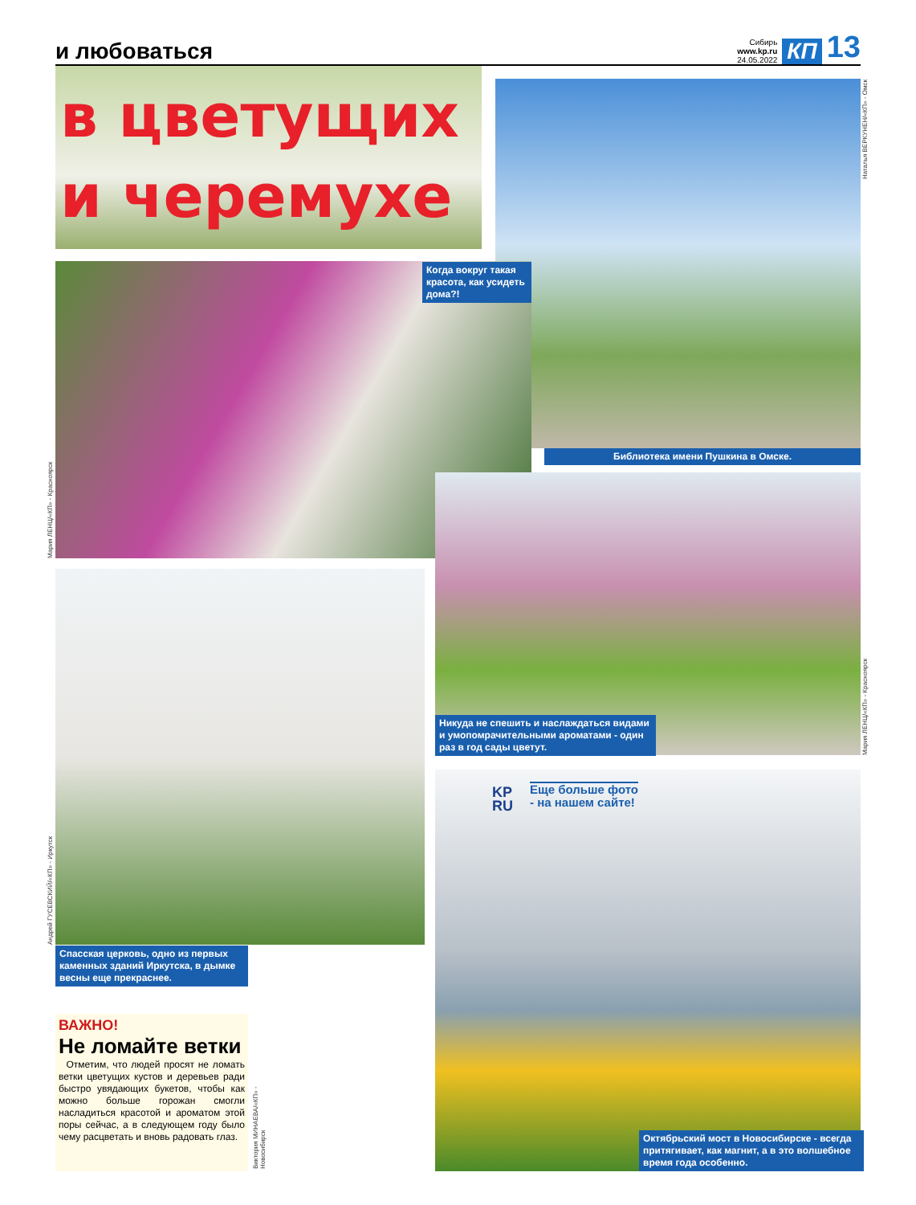и любоваться
Сибирь
www.kp.ru
24.05.2022
КП 13
в цветущих
и черемухе
Наталья ВЕРКУНЕН/«КП» - Омск
Библиотека имени Пушкина в Омске.
Когда вокруг такая красота, как усидеть дома?!
Мария ЛЕНЦ/«КП» - Красноярск
Никуда не спешить и наслаждаться видами и умопомрачительными ароматами - один раз в год сады цветут.
Мария ЛЕНЦ/«КП» - Красноярск
Андрей ГУСЕВСКИЙ/«КП» - Иркутск
Спасская церковь, одно из первых каменных зданий Иркутска, в дымке весны еще прекраснее.
Еще больше фото
- на нашем сайте!
KP
RU
Виктория МИНАЕВА/«КП» - Новосибирск
Октябрьский мост в Новосибирске - всегда притягивает, как магнит, а в это волшебное время года особенно.
ВАЖНО!
Не ломайте ветки
Отметим, что людей просят не ломать ветки цветущих кустов и деревьев ради быстро увядающих букетов, чтобы как можно больше горожан смогли насладиться красотой и ароматом этой поры сейчас, а в следующем году было чему расцветать и вновь радовать глаз.